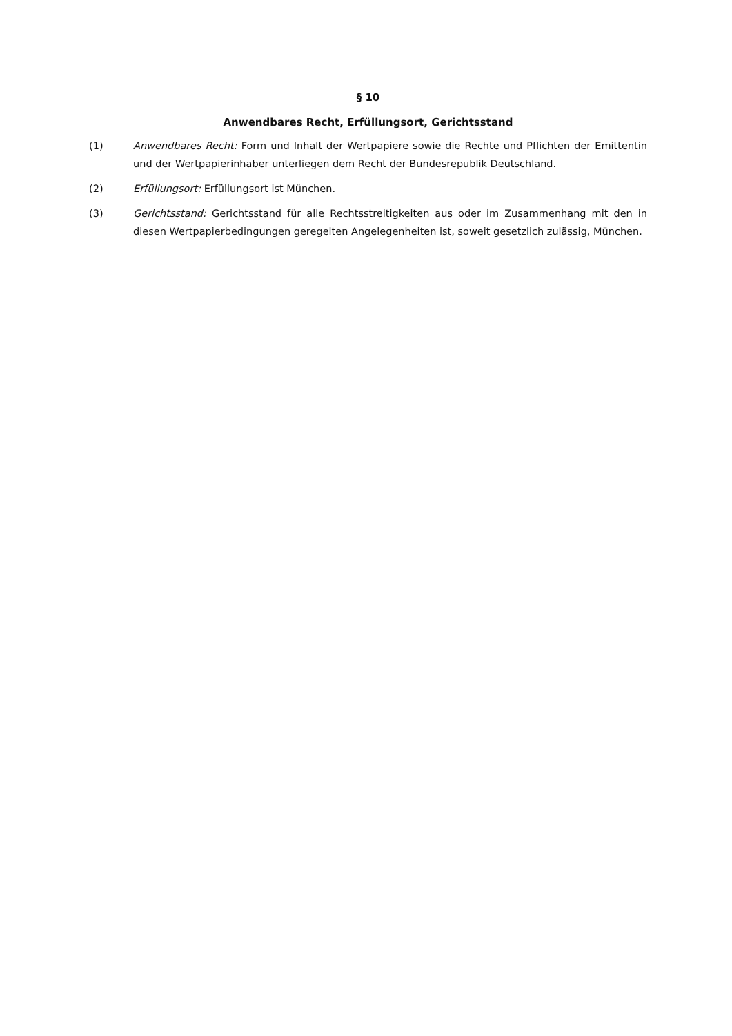§ 10
Anwendbares Recht, Erfüllungsort, Gerichtsstand
(1) Anwendbares Recht: Form und Inhalt der Wertpapiere sowie die Rechte und Pflichten der Emittentin und der Wertpapierinhaber unterliegen dem Recht der Bundesrepublik Deutschland.
(2) Erfüllungsort: Erfüllungsort ist München.
(3) Gerichtsstand: Gerichtsstand für alle Rechtsstreitigkeiten aus oder im Zusammenhang mit den in diesen Wertpapierbedingungen geregelten Angelegenheiten ist, soweit gesetzlich zulässig, München.